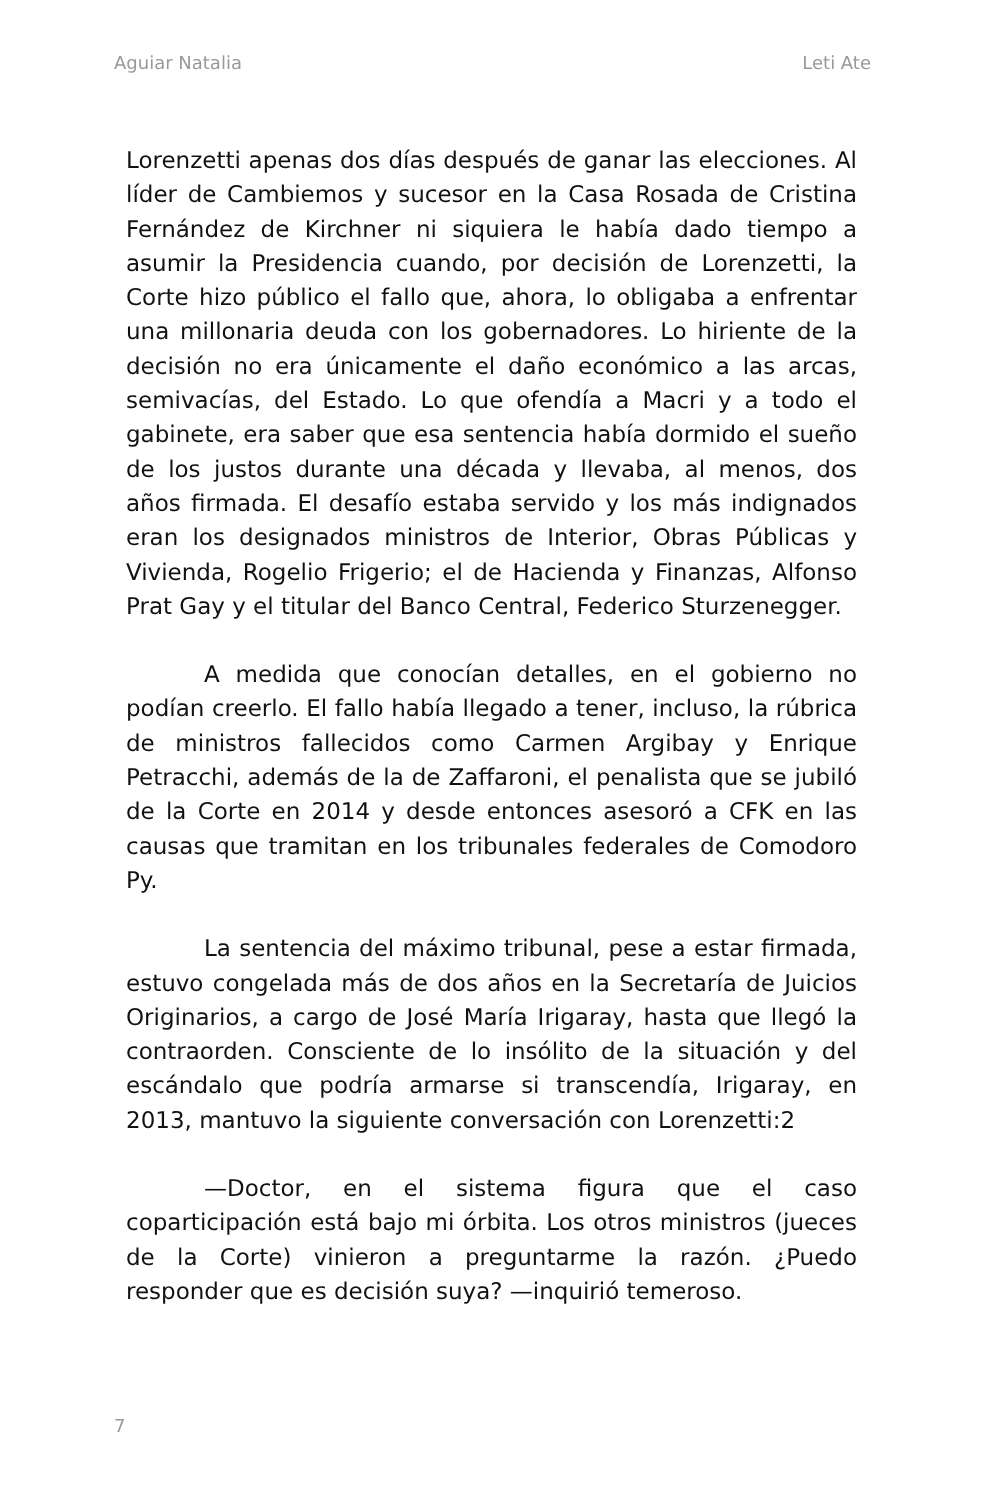Aguiar Natalia Leti Ate
Lorenzetti apenas dos días después de ganar las elecciones. Al líder de Cambiemos y sucesor en la Casa Rosada de Cristina Fernández de Kirchner ni siquiera le había dado tiempo a asumir la Presidencia cuando, por decisión de Lorenzetti, la Corte hizo público el fallo que, ahora, lo obligaba a enfrentar una millonaria deuda con los gobernadores. Lo hiriente de la decisión no era únicamente el daño económico a las arcas, semivacías, del Estado. Lo que ofendía a Macri y a todo el gabinete, era saber que esa sentencia había dormido el sueño de los justos durante una década y llevaba, al menos, dos años firmada. El desafío estaba servido y los más indignados eran los designados ministros de Interior, Obras Públicas y Vivienda, Rogelio Frigerio; el de Hacienda y Finanzas, Alfonso Prat Gay y el titular del Banco Central, Federico Sturzenegger.
A medida que conocían detalles, en el gobierno no podían creerlo. El fallo había llegado a tener, incluso, la rúbrica de ministros fallecidos como Carmen Argibay y Enrique Petracchi, además de la de Zaffaroni, el penalista que se jubiló de la Corte en 2014 y desde entonces asesoró a CFK en las causas que tramitan en los tribunales federales de Comodoro Py.
La sentencia del máximo tribunal, pese a estar firmada, estuvo congelada más de dos años en la Secretaría de Juicios Originarios, a cargo de José María Irigaray, hasta que llegó la contraorden. Consciente de lo insólito de la situación y del escándalo que podría armarse si transcendía, Irigaray, en 2013, mantuvo la siguiente conversación con Lorenzetti:2
—Doctor, en el sistema figura que el caso coparticipación está bajo mi órbita. Los otros ministros (jueces de la Corte) vinieron a preguntarme la razón. ¿Puedo responder que es decisión suya? —inquirió temeroso.
7